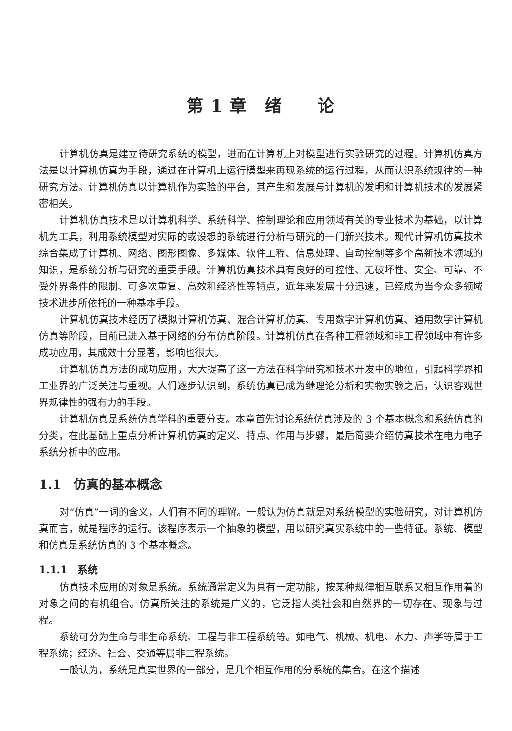第 1 章　绪　　论
计算机仿真是建立待研究系统的模型，进而在计算机上对模型进行实验研究的过程。计算机仿真方法是以计算机仿真为手段，通过在计算机上运行模型来再现系统的运行过程，从而认识系统规律的一种研究方法。计算机仿真以计算机作为实验的平台，其产生和发展与计算机的发明和计算机技术的发展紧密相关。
计算机仿真技术是以计算机科学、系统科学、控制理论和应用领域有关的专业技术为基础，以计算机为工具，利用系统模型对实际的或设想的系统进行分析与研究的一门新兴技术。现代计算机仿真技术综合集成了计算机、网络、图形图像、多媒体、软件工程、信息处理、自动控制等多个高新技术领域的知识，是系统分析与研究的重要手段。计算机仿真技术具有良好的可控性、无破坏性、安全、可靠、不受外界条件的限制、可多次重复、高效和经济性等特点，近年来发展十分迅速，已经成为当今众多领域技术进步所依托的一种基本手段。
计算机仿真技术经历了模拟计算机仿真、混合计算机仿真、专用数字计算机仿真、通用数字计算机仿真等阶段，目前已进入基于网络的分布仿真阶段。计算机仿真在各种工程领域和非工程领域中有许多成功应用，其成效十分显著，影响也很大。
计算机仿真方法的成功应用，大大提高了这一方法在科学研究和技术开发中的地位，引起科学界和工业界的广泛关注与重视。人们逐步认识到，系统仿真已成为继理论分析和实物实验之后，认识客观世界规律性的强有力的手段。
计算机仿真是系统仿真学科的重要分支。本章首先讨论系统仿真涉及的 3 个基本概念和系统仿真的分类，在此基础上重点分析计算机仿真的定义、特点、作用与步骤，最后简要介绍仿真技术在电力电子系统分析中的应用。
1.1　仿真的基本概念
对“仿真”一词的含义，人们有不同的理解。一般认为仿真就是对系统模型的实验研究，对计算机仿真而言，就是程序的运行。该程序表示一个抽象的模型，用以研究真实系统中的一些特征。系统、模型和仿真是系统仿真的 3 个基本概念。
1.1.1　系统
仿真技术应用的对象是系统。系统通常定义为具有一定功能，按某种规律相互联系又相互作用着的对象之间的有机组合。仿真所关注的系统是广义的，它泛指人类社会和自然界的一切存在、现象与过程。
系统可分为生命与非生命系统、工程与非工程系统等。如电气、机械、机电、水力、声学等属于工程系统；经济、社会、交通等属非工程系统。
一般认为，系统是真实世界的一部分，是几个相互作用的分系统的集合。在这个描述